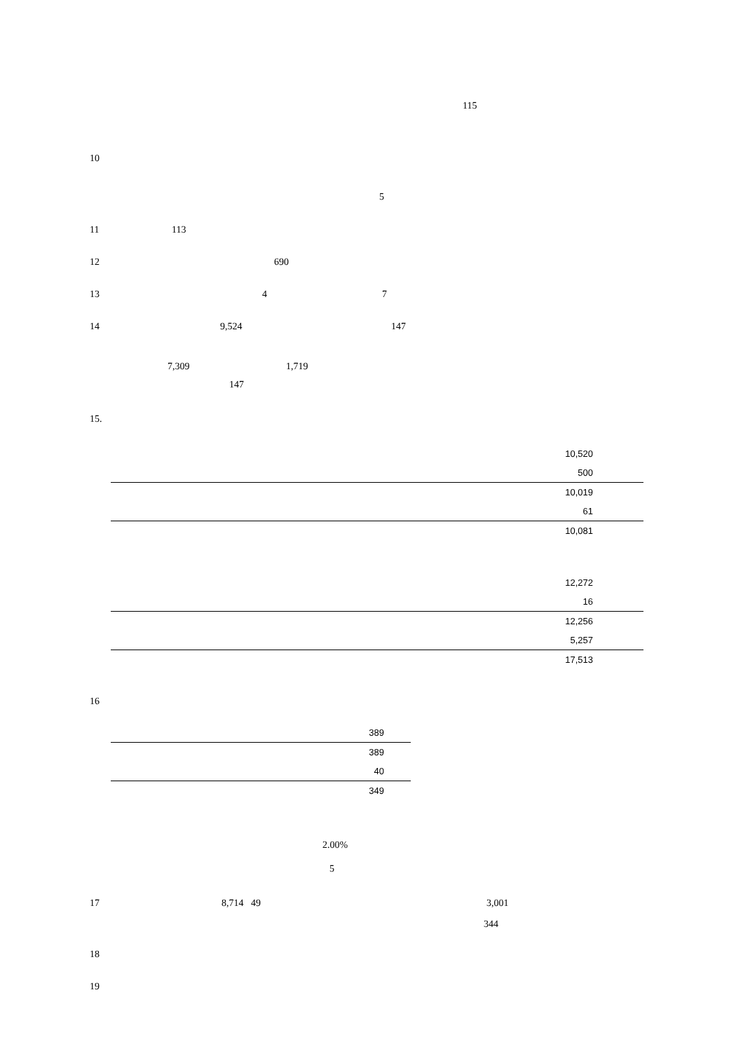115
10
5
11 113
12 690
13 4 7
14 9,524 147
7,309 1,719
147
15.
| 10,520 | |
| 500 | |
| 10,019 | |
| 61 | |
| 10,081 | |
| 12,272 | |
| 16 | |
| 12,256 | |
| 5,257 | |
| 17,513 | |
16
| 389 | |
| 389 | |
| 40 | |
| 349 | |
2.00%
5
17 8,714 49 3,001
344
18
19